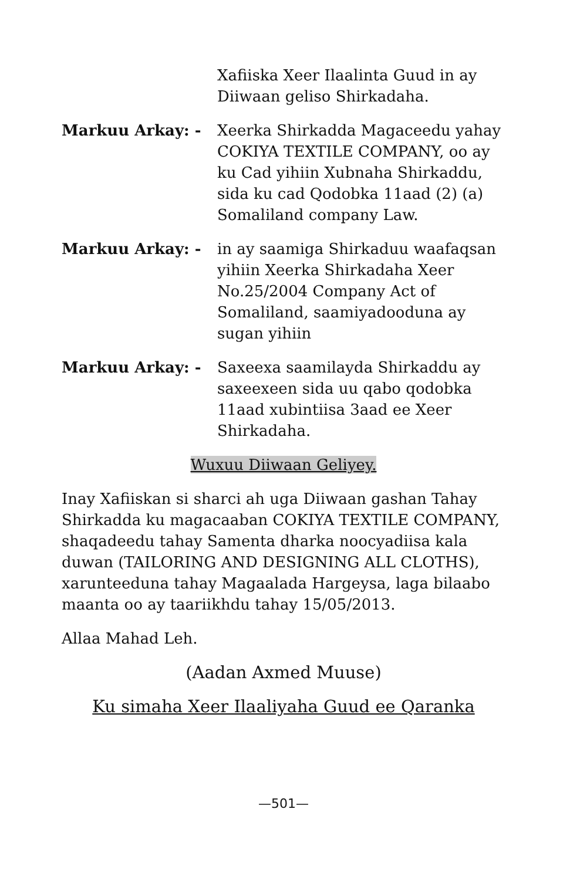Xafiiska Xeer Ilaalinta Guud in ay Diiwaan geliso Shirkadaha.
Markuu Arkay: - Xeerka Shirkadda Magaceedu yahay COKIYA TEXTILE COMPANY, oo ay ku Cad yihiin Xubnaha Shirkaddu, sida ku cad Qodobka 11aad (2) (a) Somaliland company Law.
Markuu Arkay: - in ay saamiga Shirkaduu waafaqsan yihiin Xeerka Shirkadaha Xeer No.25/2004 Company Act of Somaliland, saamiyadooduna ay sugan yihiin
Markuu Arkay: - Saxeexa saamilayda Shirkaddu ay saxeexeen sida uu qabo qodobka 11aad xubintiisa 3aad ee Xeer Shirkadaha.
Wuxuu Diiwaan Geliyey.
Inay Xafiiskan si sharci ah uga Diiwaan gashan Tahay Shirkadda ku magacaaban COKIYA TEXTILE COMPANY, shaqadeedu tahay Samenta dharka noocyadiisa kala duwan (TAILORING AND DESIGNING ALL CLOTHS), xarunteeduna tahay Magaalada Hargeysa, laga bilaabo maanta oo ay taariikhdu tahay 15/05/2013.
Allaa Mahad Leh.
(Aadan Axmed Muuse)
Ku simaha Xeer Ilaaliyaha Guud ee Qaranka
—501—